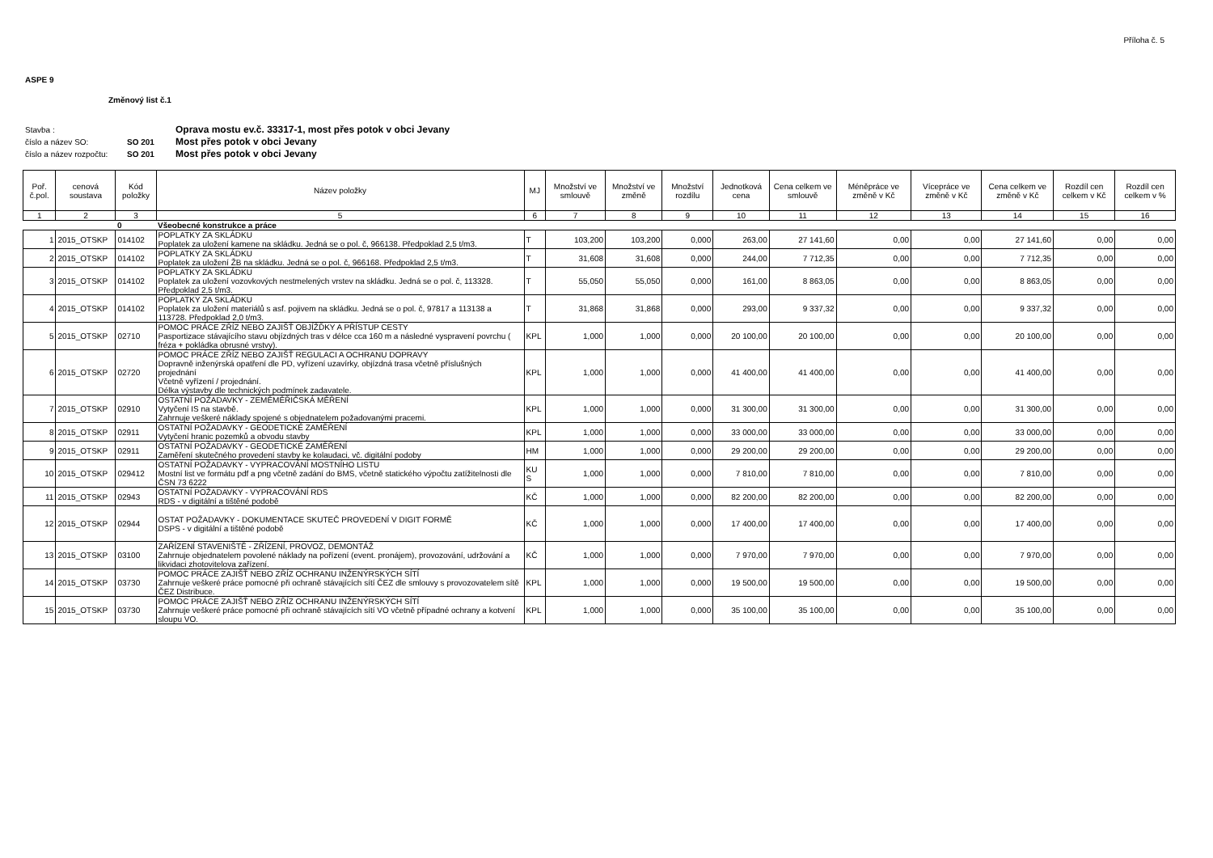Příloha č. 5
ASPE 9
Změnový list č.1
Stavba : Oprava mostu ev.č. 33317-1, most přes potok v obci Jevany
číslo a název SO: SO 201 Most přes potok v obci Jevany
číslo a název rozpočtu: SO 201 Most přes potok v obci Jevany
| Poř. č.pol. | cenová soustava | Kód položky | Název položky | MJ | Množství ve smlouvě | Množství ve změně | Množství rozdílu | Jednotková cena | Cena celkem ve smlouvě | Méněpráce ve změně v Kč | Vícepráce ve změně v Kč | Cena celkem ve změně v Kč | Rozdíl cen celkem v Kč | Rozdíl cen celkem v % |
| --- | --- | --- | --- | --- | --- | --- | --- | --- | --- | --- | --- | --- | --- | --- |
| 1 | 2 | 3 | 5 | 6 | 7 | 8 | 9 | 10 | 11 | 12 | 13 | 14 | 15 | 16 |
| | | 0 | Všeobecné konstrukce a práce | | | | | | | | | | | |
| 1 | 2015_OTSKP | 014102 | POPLATKY ZA SKLÁDKU Poplatek za uložení kamene na skládku. Jedná se o pol. č, 966138. Předpoklad 2,5 t/m3. | T | 103,200 | 103,200 | 0,000 | 263,00 | 27 141,60 | 0,00 | 0,00 | 27 141,60 | 0,00 | 0,00 |
| 2 | 2015_OTSKP | 014102 | POPLATKY ZA SKLÁDKU Poplatek za uložení ŽB na skládku. Jedná se o pol. č, 966168. Předpoklad 2,5 t/m3. | T | 31,608 | 31,608 | 0,000 | 244,00 | 7 712,35 | 0,00 | 0,00 | 7 712,35 | 0,00 | 0,00 |
| 3 | 2015_OTSKP | 014102 | POPLATKY ZA SKLÁDKU Poplatek za uložení vozovkových nestmelených vrstev na skládku. Jedná se o pol. č, 113328. Předpoklad 2,5 t/m3. | T | 55,050 | 55,050 | 0,000 | 161,00 | 8 863,05 | 0,00 | 0,00 | 8 863,05 | 0,00 | 0,00 |
| 4 | 2015_OTSKP | 014102 | POPLATKY ZA SKLÁDKU Poplatek za uložení materiálů s asf. pojivem na skládku. Jedná se o pol. č, 97817 a 113138 a 113728. Předpoklad 2,0 t/m3. | T | 31,868 | 31,868 | 0,000 | 293,00 | 9 337,32 | 0,00 | 0,00 | 9 337,32 | 0,00 | 0,00 |
| 5 | 2015_OTSKP | 02710 | POMOC PRÁCE ZŘÍZ NEBO ZAJIŠŤ OBJÍŽĎKY A PŘÍSTUP CESTY Pasportizace stávajícího stavu objízdných tras v délce cca 160 m a následné vyspravení povrchu ( fréza + pokládka obrusné vrstvy). | KPL | 1,000 | 1,000 | 0,000 | 20 100,00 | 20 100,00 | 0,00 | 0,00 | 20 100,00 | 0,00 | 0,00 |
| 6 | 2015_OTSKP | 02720 | POMOC PRÁCE ZŘÍZ NEBO ZAJIŠŤ REGULACI A OCHRANU DOPRAVY Dopravně inženýrská opatření dle PD, vyřízení uzavírky, objízdná trasa včetně příslušných projednání Včetně vyřízení / projednání. Délka výstavby dle technických podmínek zadavatele. | KPL | 1,000 | 1,000 | 0,000 | 41 400,00 | 41 400,00 | 0,00 | 0,00 | 41 400,00 | 0,00 | 0,00 |
| 7 | 2015_OTSKP | 02910 | OSTATNÍ POŽADAVKY - ZEMĚMĚŘIČSKÁ MĚŘENÍ Vytyčení IS na stavbě. Zahrnuje veškeré náklady spojené s objednatelem požadovanými pracemi. | KPL | 1,000 | 1,000 | 0,000 | 31 300,00 | 31 300,00 | 0,00 | 0,00 | 31 300,00 | 0,00 | 0,00 |
| 8 | 2015_OTSKP | 02911 | OSTATNÍ POŽADAVKY - GEODETICKÉ ZAMĚŘENÍ Vytyčení hranic pozemků a obvodu stavby | KPL | 1,000 | 1,000 | 0,000 | 33 000,00 | 33 000,00 | 0,00 | 0,00 | 33 000,00 | 0,00 | 0,00 |
| 9 | 2015_OTSKP | 02911 | OSTATNÍ POŽADAVKY - GEODETICKÉ ZAMĚŘENÍ Zaměření skutečného provedení stavby ke kolaudaci, vč. digitální podoby | HM | 1,000 | 1,000 | 0,000 | 29 200,00 | 29 200,00 | 0,00 | 0,00 | 29 200,00 | 0,00 | 0,00 |
| 10 | 2015_OTSKP | 029412 | OSTATNÍ POŽADAVKY - VYPRACOVÁNÍ MOSTNÍHO LISTU Mostní list ve formátu pdf a png včetně zadání do BMS, včetně statického výpočtu zatížitelnosti dle ČSN 73 6222 | KU S | 1,000 | 1,000 | 0,000 | 7 810,00 | 7 810,00 | 0,00 | 0,00 | 7 810,00 | 0,00 | 0,00 |
| 11 | 2015_OTSKP | 02943 | OSTATNÍ POŽADAVKY - VYPRACOVÁNÍ RDS RDS - v digitální a tištěné podobě | KČ | 1,000 | 1,000 | 0,000 | 82 200,00 | 82 200,00 | 0,00 | 0,00 | 82 200,00 | 0,00 | 0,00 |
| 12 | 2015_OTSKP | 02944 | OSTAT POŽADAVKY - DOKUMENTACE SKUTEČ PROVEDENÍ V DIGIT FORMĚ DSPS - v digitální a tištěné podobě | KČ | 1,000 | 1,000 | 0,000 | 17 400,00 | 17 400,00 | 0,00 | 0,00 | 17 400,00 | 0,00 | 0,00 |
| 13 | 2015_OTSKP | 03100 | ZAŘÍZENÍ STAVENIŠTĚ - ZŘÍZENÍ, PROVOZ, DEMONTÁŽ Zahrnuje objednatelem povolené náklady na pořízení (event. pronájem), provozování, udržování a likvidaci zhotovitelova zařízení. | KČ | 1,000 | 1,000 | 0,000 | 7 970,00 | 7 970,00 | 0,00 | 0,00 | 7 970,00 | 0,00 | 0,00 |
| 14 | 2015_OTSKP | 03730 | POMOC PRÁCE ZAJIŠŤ NEBO ZŘÍZ OCHRANU INŽENÝRSKÝCH SÍTÍ Zahrnuje veškeré práce pomocné při ochraně stávajících sítí ČEZ dle smlouvy s provozovatelem sítě ČEZ Distribuce. | KPL | 1,000 | 1,000 | 0,000 | 19 500,00 | 19 500,00 | 0,00 | 0,00 | 19 500,00 | 0,00 | 0,00 |
| 15 | 2015_OTSKP | 03730 | POMOC PRÁCE ZAJIŠŤ NEBO ZŘÍZ OCHRANU INŽENÝRSKÝCH SÍTÍ Zahrnuje veškeré práce pomocné při ochraně stávajících sítí VO včetně případné ochrany a kotvení sloupu VO. | KPL | 1,000 | 1,000 | 0,000 | 35 100,00 | 35 100,00 | 0,00 | 0,00 | 35 100,00 | 0,00 | 0,00 |